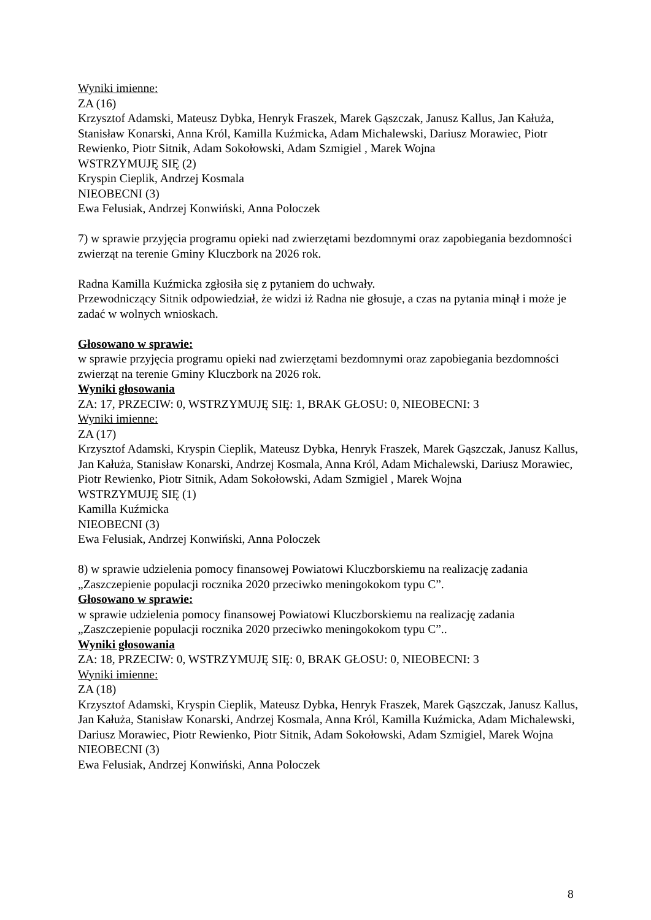Wyniki imienne:
ZA (16)
Krzysztof Adamski, Mateusz Dybka, Henryk Fraszek, Marek Gąszczak, Janusz Kallus, Jan Kałuża, Stanisław Konarski, Anna Król, Kamilla Kuźmicka, Adam Michalewski, Dariusz Morawiec, Piotr Rewienko, Piotr Sitnik, Adam Sokołowski, Adam Szmigiel , Marek Wojna
WSTRZYMUJĘ SIĘ (2)
Kryspin Cieplik, Andrzej Kosmala
NIEOBECNI (3)
Ewa Felusiak, Andrzej Konwiński, Anna Poloczek
7) w sprawie przyjęcia programu opieki nad zwierzętami bezdomnymi oraz zapobiegania bezdomności zwierząt na terenie Gminy Kluczbork na 2026 rok.
Radna Kamilla Kuźmicka zgłosiła się z pytaniem do uchwały.
Przewodniczący Sitnik odpowiedział, że widzi iż Radna nie głosuje, a czas na pytania minął i może je zadać w wolnych wnioskach.
Głosowano w sprawie:
w sprawie przyjęcia programu opieki nad zwierzętami bezdomnymi oraz zapobiegania bezdomności zwierząt na terenie Gminy Kluczbork na 2026 rok.
Wyniki głosowania
ZA: 17, PRZECIW: 0, WSTRZYMUJĘ SIĘ: 1, BRAK GŁOSU: 0, NIEOBECNI: 3
Wyniki imienne:
ZA (17)
Krzysztof Adamski, Kryspin Cieplik, Mateusz Dybka, Henryk Fraszek, Marek Gąszczak, Janusz Kallus, Jan Kałuża, Stanisław Konarski, Andrzej Kosmala, Anna Król, Adam Michalewski, Dariusz Morawiec, Piotr Rewienko, Piotr Sitnik, Adam Sokołowski, Adam Szmigiel , Marek Wojna
WSTRZYMUJĘ SIĘ (1)
Kamilla Kuźmicka
NIEOBECNI (3)
Ewa Felusiak, Andrzej Konwiński, Anna Poloczek
8) w sprawie udzielenia pomocy finansowej Powiatowi Kluczborskiemu na realizację zadania „Zaszczepienie populacji rocznika 2020 przeciwko meningokokom typu C”.
Głosowano w sprawie:
w sprawie udzielenia pomocy finansowej Powiatowi Kluczborskiemu na realizację zadania „Zaszczepienie populacji rocznika 2020 przeciwko meningokokom typu C”..
Wyniki głosowania
ZA: 18, PRZECIW: 0, WSTRZYMUJĘ SIĘ: 0, BRAK GŁOSU: 0, NIEOBECNI: 3
Wyniki imienne:
ZA (18)
Krzysztof Adamski, Kryspin Cieplik, Mateusz Dybka, Henryk Fraszek, Marek Gąszczak, Janusz Kallus, Jan Kałuża, Stanisław Konarski, Andrzej Kosmala, Anna Król, Kamilla Kuźmicka, Adam Michalewski, Dariusz Morawiec, Piotr Rewienko, Piotr Sitnik, Adam Sokołowski, Adam Szmigiel, Marek Wojna
NIEOBECNI (3)
Ewa Felusiak, Andrzej Konwiński, Anna Poloczek
8